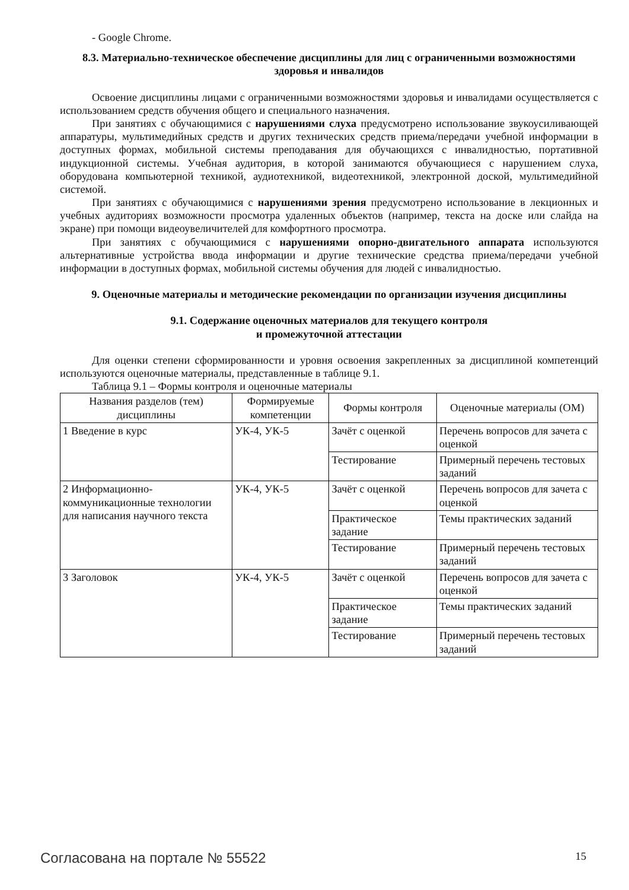- Google Chrome.
8.3. Материально-техническое обеспечение дисциплины для лиц с ограниченными возможностями здоровья и инвалидов
Освоение дисциплины лицами с ограниченными возможностями здоровья и инвалидами осуществляется с использованием средств обучения общего и специального назначения.
При занятиях с обучающимися с нарушениями слуха предусмотрено использование звукоусиливающей аппаратуры, мультимедийных средств и других технических средств приема/передачи учебной информации в доступных формах, мобильной системы преподавания для обучающихся с инвалидностью, портативной индукционной системы. Учебная аудитория, в которой занимаются обучающиеся с нарушением слуха, оборудована компьютерной техникой, аудиотехникой, видеотехникой, электронной доской, мультимедийной системой.
При занятиях с обучающимися с нарушениями зрения предусмотрено использование в лекционных и учебных аудиториях возможности просмотра удаленных объектов (например, текста на доске или слайда на экране) при помощи видеоувеличителей для комфортного просмотра.
При занятиях с обучающимися с нарушениями опорно-двигательного аппарата используются альтернативные устройства ввода информации и другие технические средства приема/передачи учебной информации в доступных формах, мобильной системы обучения для людей с инвалидностью.
9. Оценочные материалы и методические рекомендации по организации изучения дисциплины
9.1. Содержание оценочных материалов для текущего контроля
и промежуточной аттестации
Для оценки степени сформированности и уровня освоения закрепленных за дисциплиной компетенций используются оценочные материалы, представленные в таблице 9.1.
Таблица 9.1 – Формы контроля и оценочные материалы
| Названия разделов (тем) дисциплины | Формируемые компетенции | Формы контроля | Оценочные материалы (ОМ) |
| --- | --- | --- | --- |
| 1 Введение в курс | УК-4, УК-5 | Зачёт с оценкой | Перечень вопросов для зачета с оценкой |
| | | Тестирование | Примерный перечень тестовых заданий |
| 2 Информационно-коммуникационные технологии для написания научного текста | УК-4, УК-5 | Зачёт с оценкой | Перечень вопросов для зачета с оценкой |
| | | Практическое задание | Темы практических заданий |
| | | Тестирование | Примерный перечень тестовых заданий |
| 3 Заголовок | УК-4, УК-5 | Зачёт с оценкой | Перечень вопросов для зачета с оценкой |
| | | Практическое задание | Темы практических заданий |
| | | Тестирование | Примерный перечень тестовых заданий |
Согласована на портале № 55522 15